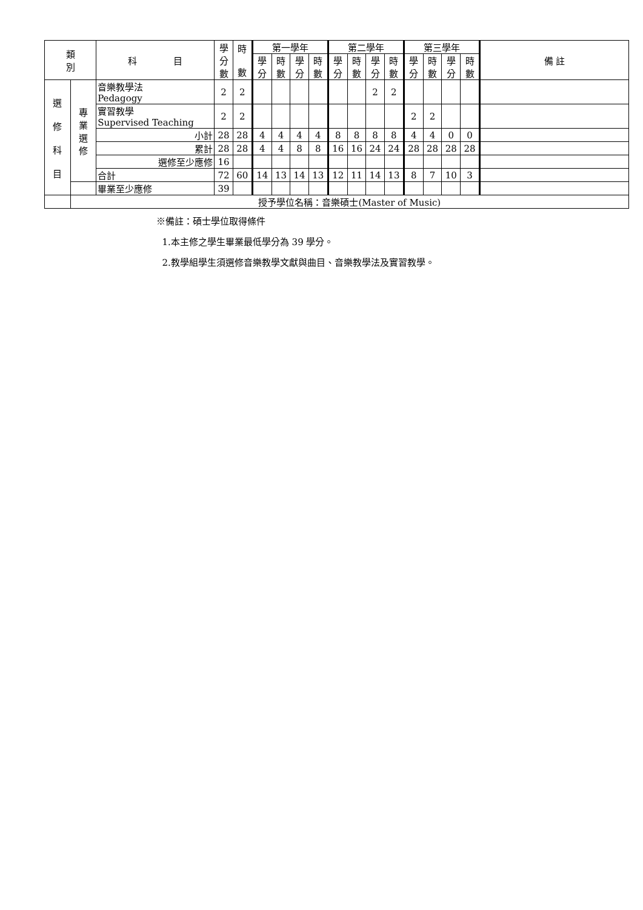| 類 別 | | 科 目 | 學 分 數 | 時 數 | 第一學年 | | | | 第二學年 | | | | 第三學年 | | | | 備 註 |
| --- | --- | --- | --- | --- | --- | --- | --- | --- | --- | --- | --- | --- | --- | --- | --- | --- | --- |
| | | | | | 學 分 | 時 數 | 學 分 | 時 數 | 學 分 | 時 數 | 學 分 | 時 數 | 學 分 | 時 數 | 學 分 | 時 數 | |
| 選 修 科 目 | 專 業 選 修 | 音樂教學法 Pedagogy | 2 | 2 | | | | | | | 2 | 2 | | | | | |
| | | 實習教學 Supervised Teaching | 2 | 2 | | | | | | | | | 2 | 2 | | | |
| | | 小計 | 28 | 28 | 4 | 4 | 4 | 4 | 8 | 8 | 8 | 8 | 4 | 4 | 0 | 0 | |
| | | 累計 | 28 | 28 | 4 | 4 | 8 | 8 | 16 | 16 | 24 | 24 | 28 | 28 | 28 | 28 | |
| | | 選修至少應修 | 16 | | | | | | | | | | | | | | |
| | | 合計 | 72 | 60 | 14 | 13 | 14 | 13 | 12 | 11 | 14 | 13 | 8 | 7 | 10 | 3 | |
| | | 畢業至少應修 | 39 | | | | | | | | | | | | | | |
| | 授予學位名稱：音樂碩士(Master of Music) | | | | | | | | | | | | | | | | |
※備註：碩士學位取得條件
1.本主修之學生畢業最低學分為 39 學分。
2.教學組學生須選修音樂教學文獻與曲目、音樂教學法及實習教學。